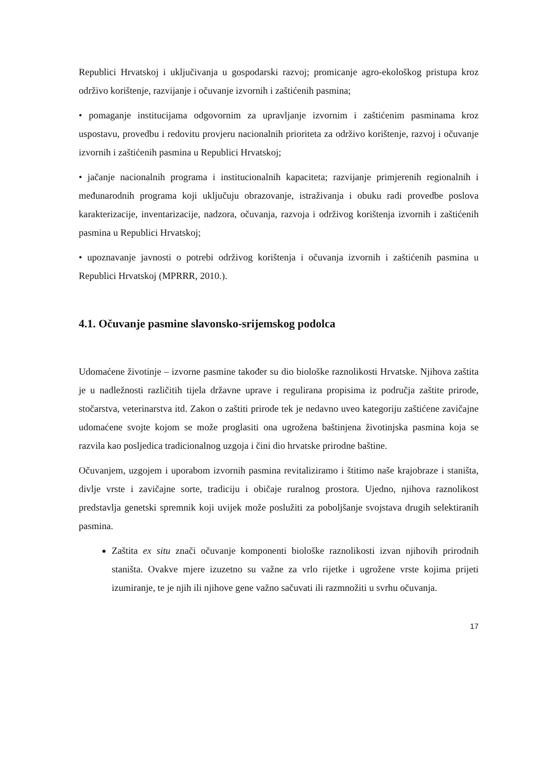Republici Hrvatskoj i uključivanja u gospodarski razvoj; promicanje agro-ekološkog pristupa kroz održivo korištenje, razvijanje i očuvanje izvornih i zaštićenih pasmina;
• pomaganje institucijama odgovornim za upravljanje izvornim i zaštićenim pasminama kroz uspostavu, provedbu i redovitu provjeru nacionalnih prioriteta za održivo korištenje, razvoj i očuvanje izvornih i zaštićenih pasmina u Republici Hrvatskoj;
• jačanje nacionalnih programa i institucionalnih kapaciteta; razvijanje primjerenih regionalnih i međunarodnih programa koji uključuju obrazovanje, istraživanja i obuku radi provedbe poslova karakterizacije, inventarizacije, nadzora, očuvanja, razvoja i održivog korištenja izvornih i zaštićenih pasmina u Republici Hrvatskoj;
• upoznavanje javnosti o potrebi održivog korištenja i očuvanja izvornih i zaštićenih pasmina u Republici Hrvatskoj (MPRRR, 2010.).
4.1. Očuvanje pasmine slavonsko-srijemskog podolca
Udomaćene životinje – izvorne pasmine također su dio biološke raznolikosti Hrvatske. Njihova zaštita je u nadležnosti različitih tijela državne uprave i regulirana propisima iz područja zaštite prirode, stočarstva, veterinarstva itd. Zakon o zaštiti prirode tek je nedavno uveo kategoriju zaštićene zavičajne udomaćene svojte kojom se može proglasiti ona ugrožena baštinjena životinjska pasmina koja se razvila kao posljedica tradicionalnog uzgoja i čini dio hrvatske prirodne baštine.
Očuvanjem, uzgojem i uporabom izvornih pasmina revitaliziramo i štitimo naše krajobraze i staništa, divlje vrste i zavičajne sorte, tradiciju i običaje ruralnog prostora. Ujedno, njihova raznolikost predstavlja genetski spremnik koji uvijek može poslužiti za poboljšanje svojstava drugih selektiranih pasmina.
Zaštita ex situ znači očuvanje komponenti biološke raznolikosti izvan njihovih prirodnih staništa. Ovakve mjere izuzetno su važne za vrlo rijetke i ugrožene vrste kojima prijeti izumiranje, te je njih ili njihove gene važno sačuvati ili razmnožiti u svrhu očuvanja.
17